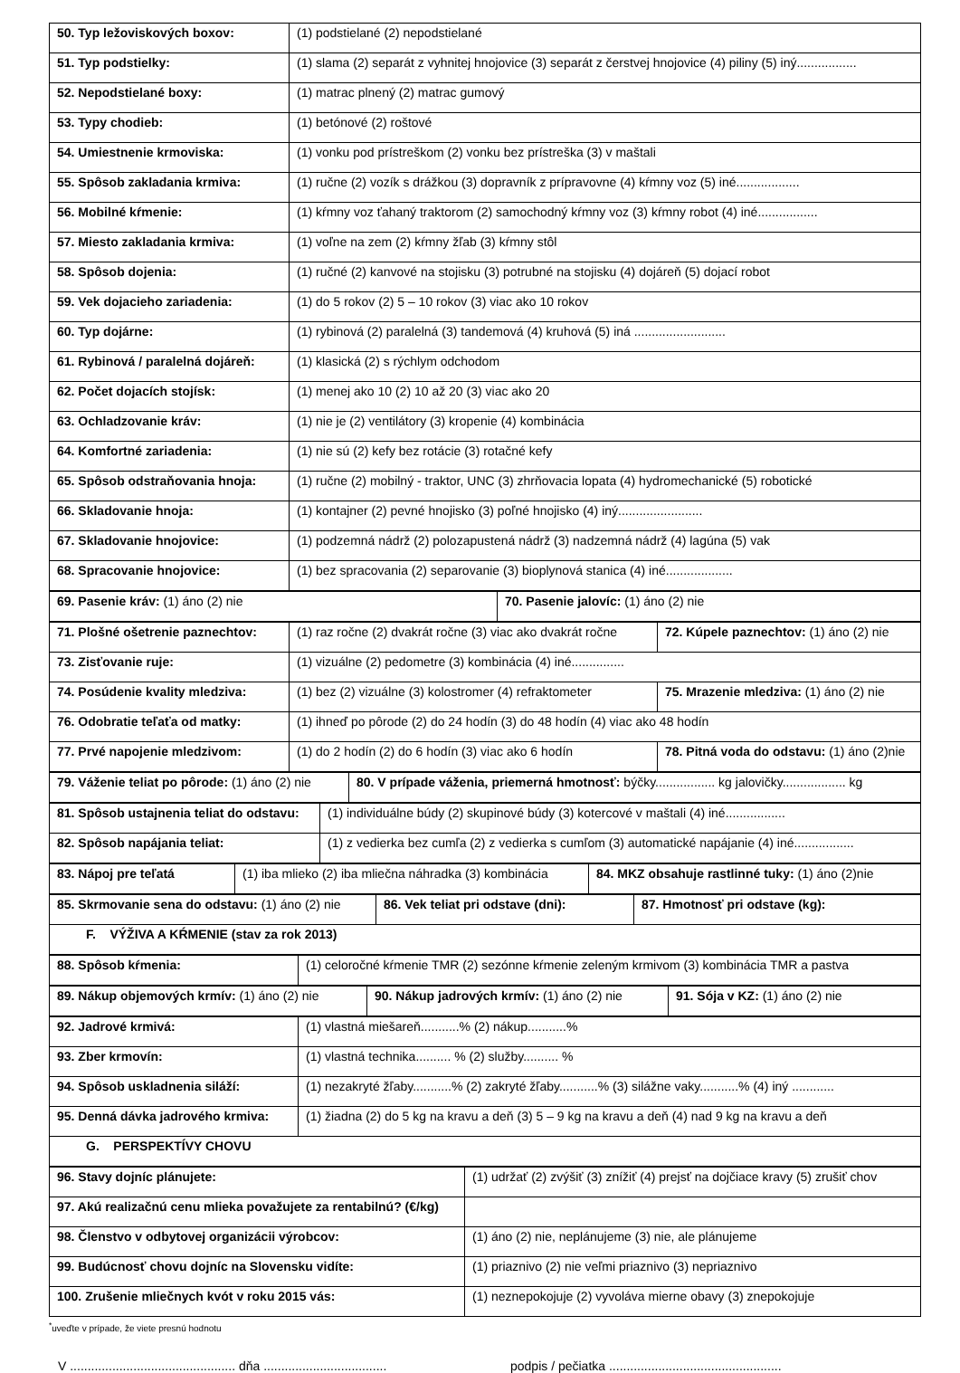| 50. Typ ležoviskových boxov: | (1) podstielané (2) nepodstielané |
| 51. Typ podstielky: | (1) slama (2) separát z vyhnitej hnojovice (3) separát z čerstvej hnojovice (4) piliny (5) iný................. |
| 52. Nepodstielané boxy: | (1) matrac plnený (2) matrac gumový |
| 53. Typy chodieb: | (1) betónové (2) roštové |
| 54. Umiestnenie krmoviska: | (1) vonku pod prístreškom (2) vonku bez prístreška (3) v maštali |
| 55. Spôsob zakladania krmiva: | (1) ručne (2) vozík s drážkou (3) dopravník z prípravovne (4) kŕmny voz (5) iné.................. |
| 56. Mobilné kŕmenie: | (1) kŕmny voz ťahaný traktorom (2) samochodný kŕmny voz (3) kŕmny robot (4) iné................. |
| 57. Miesto zakladania krmiva: | (1) voľne na zem (2) kŕmny žľab (3) kŕmny stôl |
| 58. Spôsob dojenia: | (1) ručné (2) kanvové na stojisku (3) potrubné na stojisku (4) dojáreň (5) dojací robot |
| 59. Vek dojacieho zariadenia: | (1) do 5 rokov (2) 5 – 10 rokov (3) viac ako 10 rokov |
| 60. Typ dojárne: | (1) rybinová (2) paralelná (3) tandemová (4) kruhová (5) iná .......................... |
| 61. Rybinová / paralelná dojáreň: | (1) klasická (2) s rýchlym odchodom |
| 62. Počet dojacích stojísk: | (1) menej ako 10 (2) 10 až 20 (3) viac ako 20 |
| 63. Ochladzovanie kráv: | (1) nie je (2) ventilátory (3) kropenie (4) kombinácia |
| 64. Komfortné zariadenia: | (1) nie sú (2) kefy bez rotácie (3) rotačné kefy |
| 65. Spôsob odstraňovania hnoja: | (1) ručne (2) mobilný - traktor, UNC (3) zhrňovacia lopata (4) hydromechanické (5) robotické |
| 66. Skladovanie hnoja: | (1) kontajner (2) pevné hnojisko (3) poľné hnojisko (4) iný........................ |
| 67. Skladovanie hnojovice: | (1) podzemná nádrž (2) polozapustená nádrž (3) nadzemná nádrž (4) lagúna (5) vak |
| 68. Spracovanie hnojovice: | (1) bez spracovania (2) separovanie (3) bioplynová stanica (4) iné................... |
| 69. Pasenie kráv: (1) áno (2) nie | 70. Pasenie jalovíc: (1) áno (2) nie |
| 71. Plošné ošetrenie paznechtov: | (1) raz ročne (2) dvakrát ročne (3) viac ako dvakrát ročne | 72. Kúpele paznechtov: (1) áno (2) nie |
| 73. Zisťovanie ruje: | (1) vizuálne (2) pedometre (3) kombinácia (4) iné............... | |
| 74. Posúdenie kvality mledziva: | (1) bez (2) vizuálne (3) kolostromer (4) refraktometer | 75. Mrazenie mledziva: (1) áno (2) nie |
| 76. Odobratie teľaťa od matky: | (1) ihneď po pôrode (2) do 24 hodín (3) do 48 hodín (4) viac ako 48 hodín | |
| 77. Prvé napojenie mledzivom: | (1) do 2 hodín (2) do 6 hodín (3) viac ako 6 hodín | 78. Pitná voda do odstavu: (1) áno (2)nie |
| 79. Váženie teliat po pôrode: (1) áno (2) nie | 80. V prípade váženia, priemerná hmotnosť: býčky................. kg jalovičky.................. kg |
| 81. Spôsob ustajnenia teliat do odstavu: | (1) individuálne búdy (2) skupinové búdy (3) kotercové v maštali (4) iné................. |
| 82. Spôsob napájania teliat: | (1) z vedierka bez cumľa (2) z vedierka s cumľom (3) automatické napájanie (4) iné................. |
| 83. Nápoj pre teľatá | (1) iba mlieko (2) iba mliečna náhradka (3) kombinácia | 84. MKZ obsahuje rastlinné tuky: (1) áno (2)nie |
| 85. Skrmovanie sena do odstavu: (1) áno (2) nie | 86. Vek teliat pri odstave (dni): | 87. Hmotnosť pri odstave (kg): |
| F. VÝŽIVA A KŔMENIE (stav za rok 2013) | | |
| 88. Spôsob kŕmenia: | (1) celoročné kŕmenie TMR (2) sezónne kŕmenie zeleným krmivom (3) kombinácia TMR a pastva |
| 89. Nákup objemových krmív: (1) áno (2) nie | 90. Nákup jadrových krmív: (1) áno (2) nie | 91. Sója v KZ: (1) áno (2) nie |
| 92. Jadrové krmivá: | (1) vlastná miešareň...........% (2) nákup...........% |
| 93. Zber krmovín: | (1) vlastná technika.......... % (2) služby.......... % |
| 94. Spôsob uskladnenia siláží: | (1) nezakryté žľaby...........% (2) zakryté žľaby...........% (3) silážne vaky...........% (4) iný ............ |
| 95. Denná dávka jadrového krmiva: | (1) žiadna (2) do 5 kg na kravu a deň (3) 5 – 9 kg na kravu a deň (4) nad 9 kg na kravu a deň |
| G. PERSPEKTÍVY CHOVU | |
| 96. Stavy dojníc plánujete: | (1) udržať (2) zvýšiť (3) znížiť (4) prejsť na dojčiace kravy (5) zrušiť chov |
| 97. Akú realizačnú cenu mlieka považujete za rentabilnú? (€/kg) | |
| 98. Členstvo v odbytovej organizácii výrobcov: | (1) áno (2) nie, neplánujeme (3) nie, ale plánujeme |
| 99. Budúcnosť chovu dojníc na Slovensku vidíte: | (1) priaznivo (2) nie veľmi priaznivo (3) nepriaznivo |
| 100. Zrušenie mliečnych kvót v roku 2015 vás: | (1) neznepokojuje (2) vyvoláva mierne obavy (3) znepokojuje |
<sup>*</sup> uveďte v prípade, že viete presnú hodnotu
V ............................................... dňa ................................... podpis / pečiatka .................................................